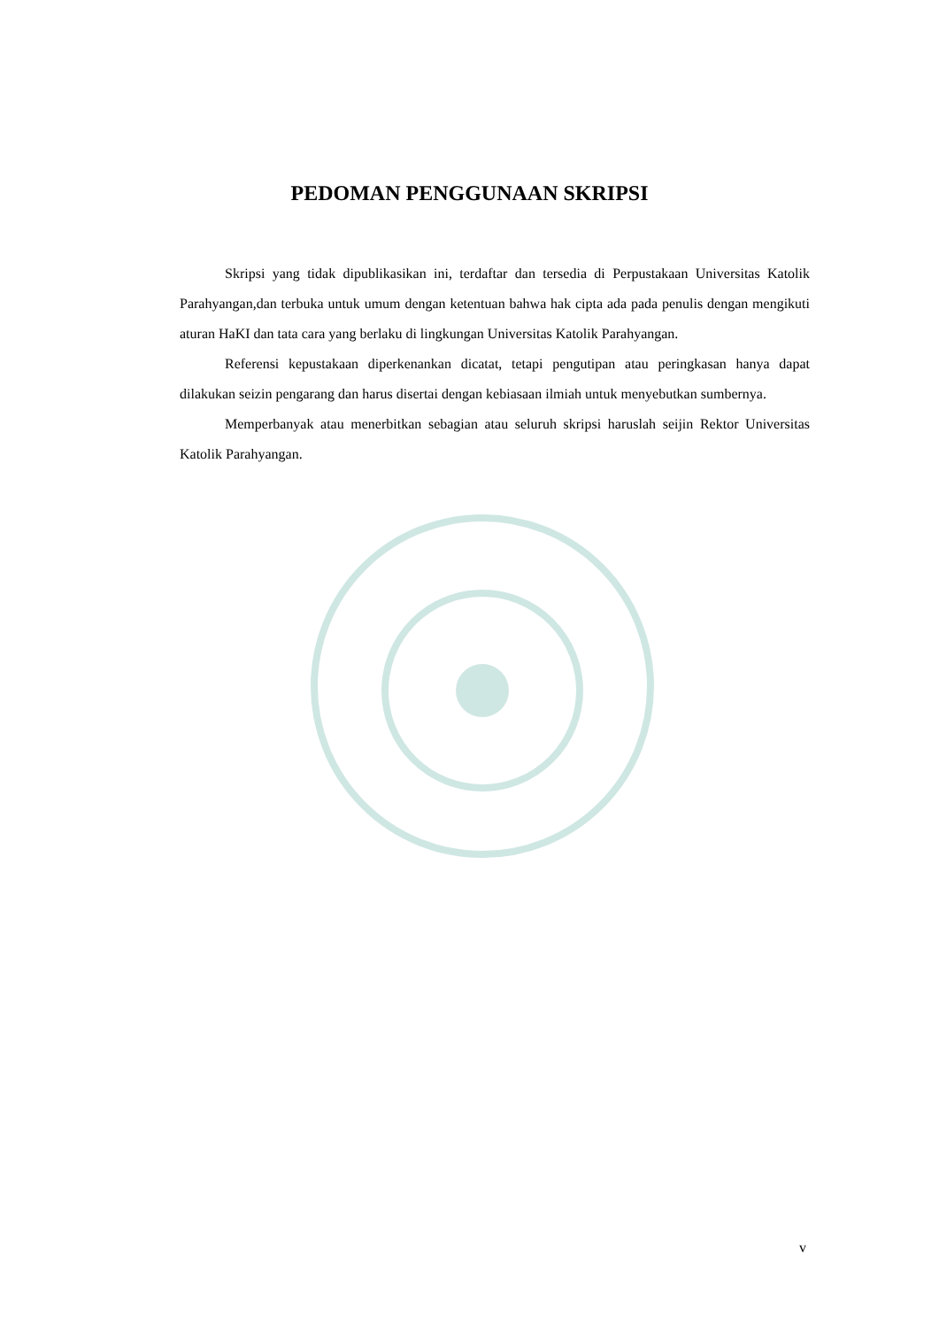PEDOMAN PENGGUNAAN SKRIPSI
Skripsi yang tidak dipublikasikan ini, terdaftar dan tersedia di Perpustakaan Universitas Katolik Parahyangan,dan terbuka untuk umum dengan ketentuan bahwa hak cipta ada pada penulis dengan mengikuti aturan HaKI dan tata cara yang berlaku di lingkungan Universitas Katolik Parahyangan.
Referensi kepustakaan diperkenankan dicatat, tetapi pengutipan atau peringkasan hanya dapat dilakukan seizin pengarang dan harus disertai dengan kebiasaan ilmiah untuk menyebutkan sumbernya.
Memperbanyak atau menerbitkan sebagian atau seluruh skripsi haruslah seijin Rektor Universitas Katolik Parahyangan.
v